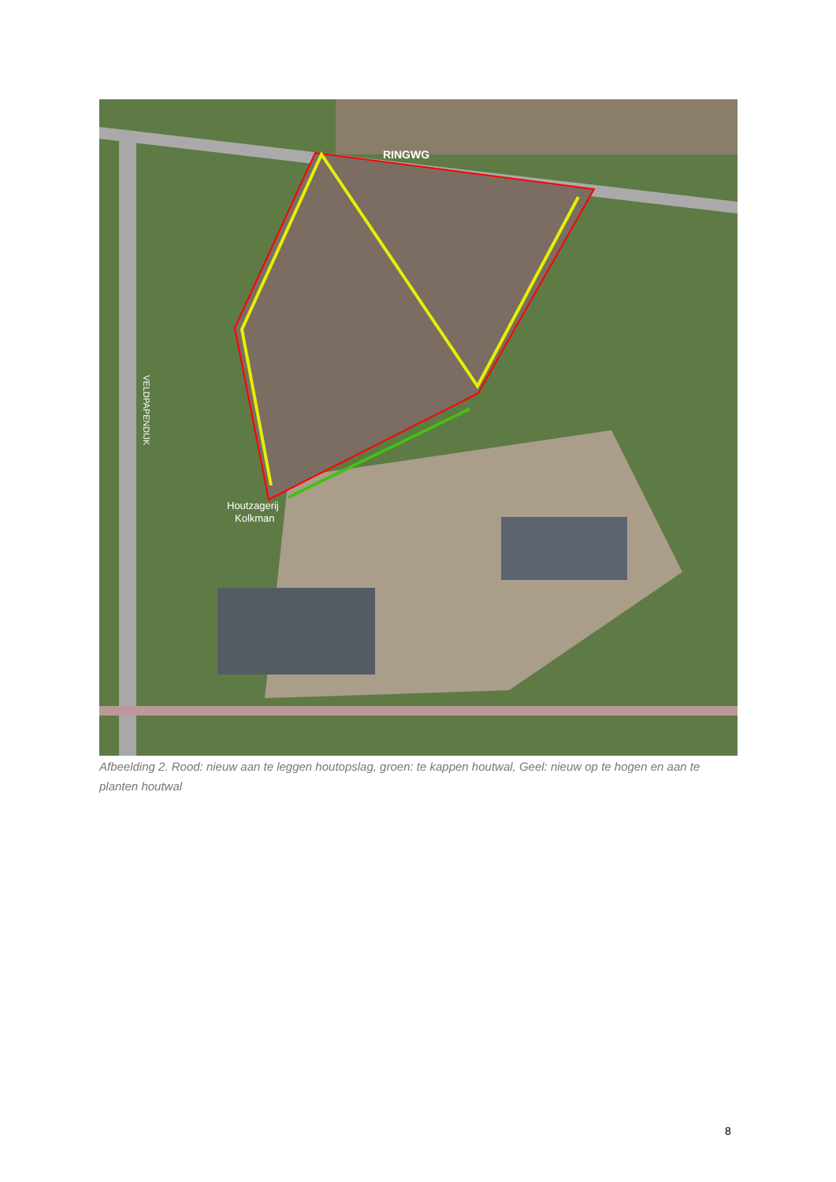RINGWG
Houtzagerij
Kolkman
VELDPAPENDIJK
Afbeelding 2. Rood: nieuw aan te leggen houtopslag, groen: te kappen houtwal, Geel: nieuw op te hogen en aan te planten houtwal
8